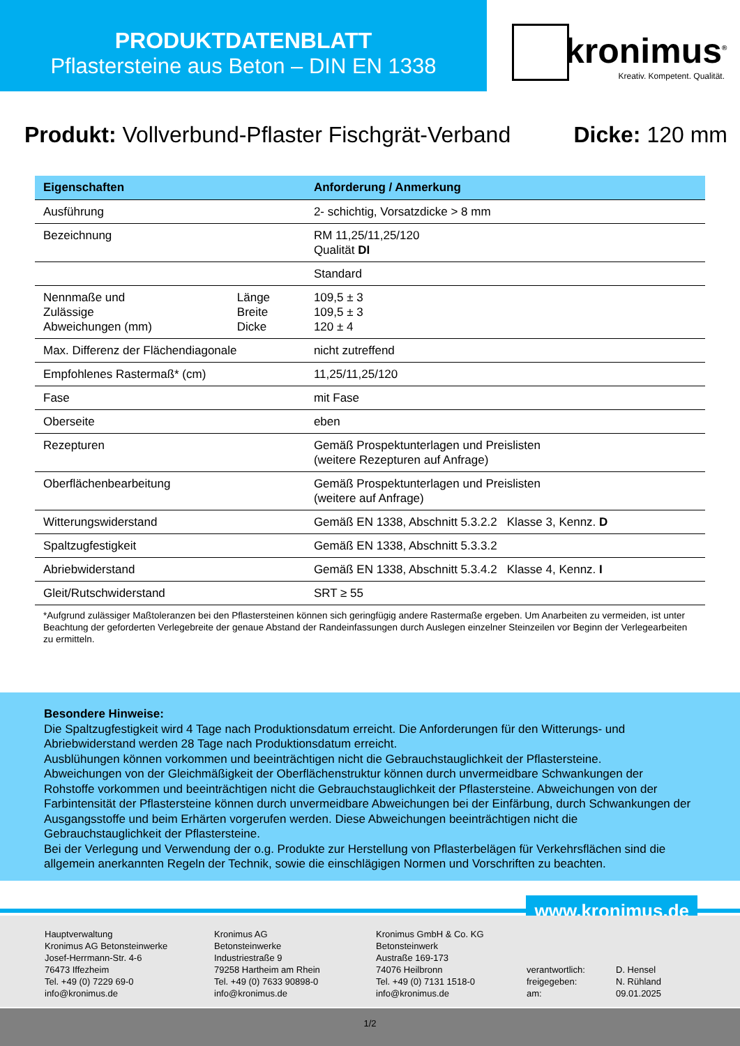PRODUKTDATENBLATT
Pflastersteine aus Beton – DIN EN 1338
kronimus<sup>®</sup>
Kreativ. Kompetent. Qualität.
Produkt: Vollverbund-Pflaster Fischgrät-Verband Dicke: 120 mm
| Eigenschaften | | Anforderung / Anmerkung |
| --- | --- | --- |
| Ausführung | | 2- schichtig, Vorsatzdicke > 8 mm |
| Bezeichnung | | RM 11,25/11,25/120 Qualität DI |
| | | Standard |
| Nennmaße und Zulässige Abweichungen (mm) | Länge Breite Dicke | 109,5 ± 3 109,5 ± 3 120 ± 4 |
| Max. Differenz der Flächendiagonale | | nicht zutreffend |
| Empfohlenes Rastermaß* (cm) | | 11,25/11,25/120 |
| Fase | | mit Fase |
| Oberseite | | eben |
| Rezepturen | | Gemäß Prospektunterlagen und Preislisten (weitere Rezepturen auf Anfrage) |
| Oberflächenbearbeitung | | Gemäß Prospektunterlagen und Preislisten (weitere auf Anfrage) |
| Witterungswiderstand | | Gemäß EN 1338, Abschnitt 5.3.2.2 Klasse 3, Kennz. D |
| Spaltzugfestigkeit | | Gemäß EN 1338, Abschnitt 5.3.3.2 |
| Abriebwiderstand | | Gemäß EN 1338, Abschnitt 5.3.4.2 Klasse 4, Kennz. I |
| Gleit/Rutschwiderstand | | SRT ≥ 55 |
*Aufgrund zulässiger Maßtoleranzen bei den Pflastersteinen können sich geringfügig andere Rastermaße ergeben. Um Anarbeiten zu vermeiden, ist unter Beachtung der geforderten Verlegebreite der genaue Abstand der Randeinfassungen durch Auslegen einzelner Steinzeilen vor Beginn der Verlegearbeiten zu ermitteln.
Besondere Hinweise:
Die Spaltzugfestigkeit wird 4 Tage nach Produktionsdatum erreicht. Die Anforderungen für den Witterungs- und Abriebwiderstand werden 28 Tage nach Produktionsdatum erreicht.
Ausblühungen können vorkommen und beeinträchtigen nicht die Gebrauchstauglichkeit der Pflastersteine.
Abweichungen von der Gleichmäßigkeit der Oberflächenstruktur können durch unvermeidbare Schwankungen der Rohstoffe vorkommen und beeinträchtigen nicht die Gebrauchstauglichkeit der Pflastersteine. Abweichungen von der Farbintensität der Pflastersteine können durch unvermeidbare Abweichungen bei der Einfärbung, durch Schwankungen der Ausgangsstoffe und beim Erhärten vorgerufen werden. Diese Abweichungen beeinträchtigen nicht die Gebrauchstauglichkeit der Pflastersteine.
Bei der Verlegung und Verwendung der o.g. Produkte zur Herstellung von Pflasterbelägen für Verkehrsflächen sind die allgemein anerkannten Regeln der Technik, sowie die einschlägigen Normen und Vorschriften zu beachten.
www.kronimus.de
Hauptverwaltung
Kronimus AG Betonsteinwerke
Josef-Herrmann-Str. 4-6
76473 Iffezheim
Tel. +49 (0) 7229 69-0
info@kronimus.de
Kronimus AG
Betonsteinwerke
Industriestraße 9
79258 Hartheim am Rhein
Tel. +49 (0) 7633 90898-0
info@kronimus.de
Kronimus GmbH & Co. KG
Betonsteinwerk
Austraße 169-173
74076 Heilbronn
Tel. +49 (0) 7131 1518-0
info@kronimus.de
verantwortlich:
freigegeben:
am:
D. Hensel
N. Rühland
09.01.2025
1/2